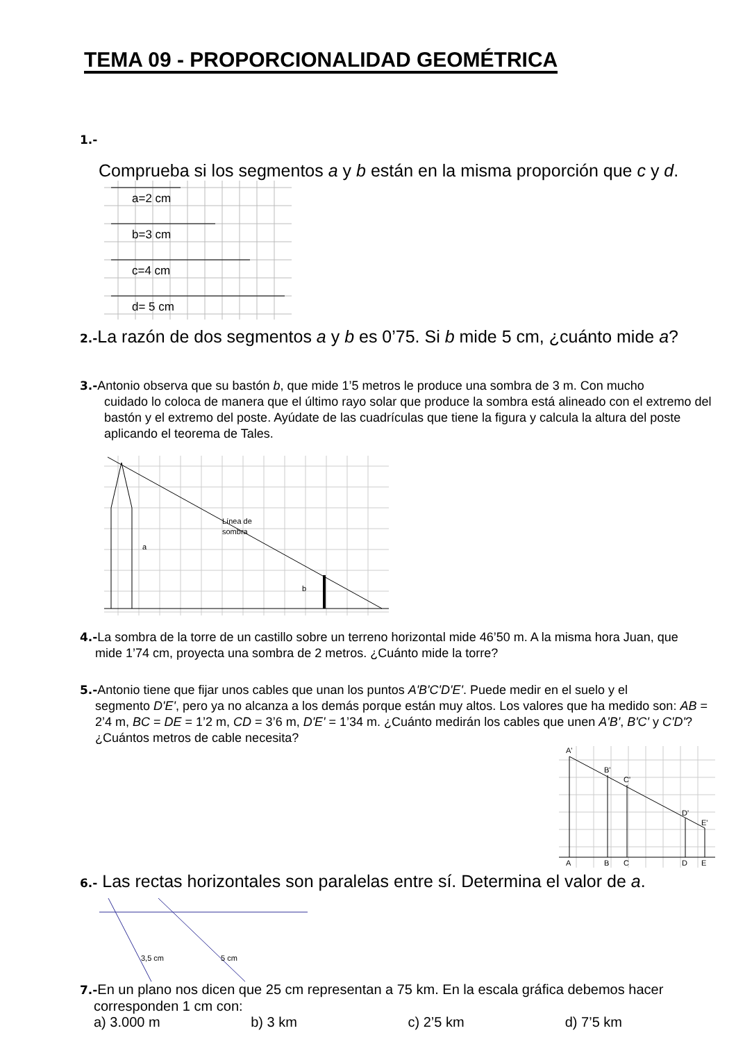TEMA 09 - PROPORCIONALIDAD GEOMÉTRICA
1.-
Comprueba si los segmentos a y b están en la misma proporción que c y d.
a=2 cm
b=3 cm
c=4 cm
d= 5 cm
2.-La razón de dos segmentos a y b es 0’75. Si b mide 5 cm, ¿cuánto mide a?
3.-Antonio observa que su bastón b, que mide 1’5 metros le produce una sombra de 3 m. Con mucho
cuidado lo coloca de manera que el último rayo solar que produce la sombra está alineado con el extremo del bastón y el extremo del poste. Ayúdate de las cuadrículas que tiene la figura y calcula la altura del poste aplicando el teorema de Tales.
Línea de
sombra
a
b
4.-La sombra de la torre de un castillo sobre un terreno horizontal mide 46’50 m. A la misma hora Juan, que
mide 1’74 cm, proyecta una sombra de 2 metros. ¿Cuánto mide la torre?
5.-Antonio tiene que fijar unos cables que unan los puntos A'B'C'D'E'. Puede medir en el suelo y el
segmento D'E', pero ya no alcanza a los demás porque están muy altos. Los valores que ha medido son: AB = 2’4 m, BC = DE = 1’2 m, CD = 3’6 m, D'E' = 1’34 m. ¿Cuánto medirán los cables que unen A'B', B'C' y C'D'? ¿Cuántos metros de cable necesita?
A'
B'
C'
D'
E'
A
B
C
D
E
6.- Las rectas horizontales son paralelas entre sí. Determina el valor de a.
3,5 cm
5 cm
7.-En un plano nos dicen que 25 cm representan a 75 km. En la escala gráfica debemos hacer
corresponden 1 cm con:
a) 3.000 m b) 3 km c) 2’5 km d) 7’5 km